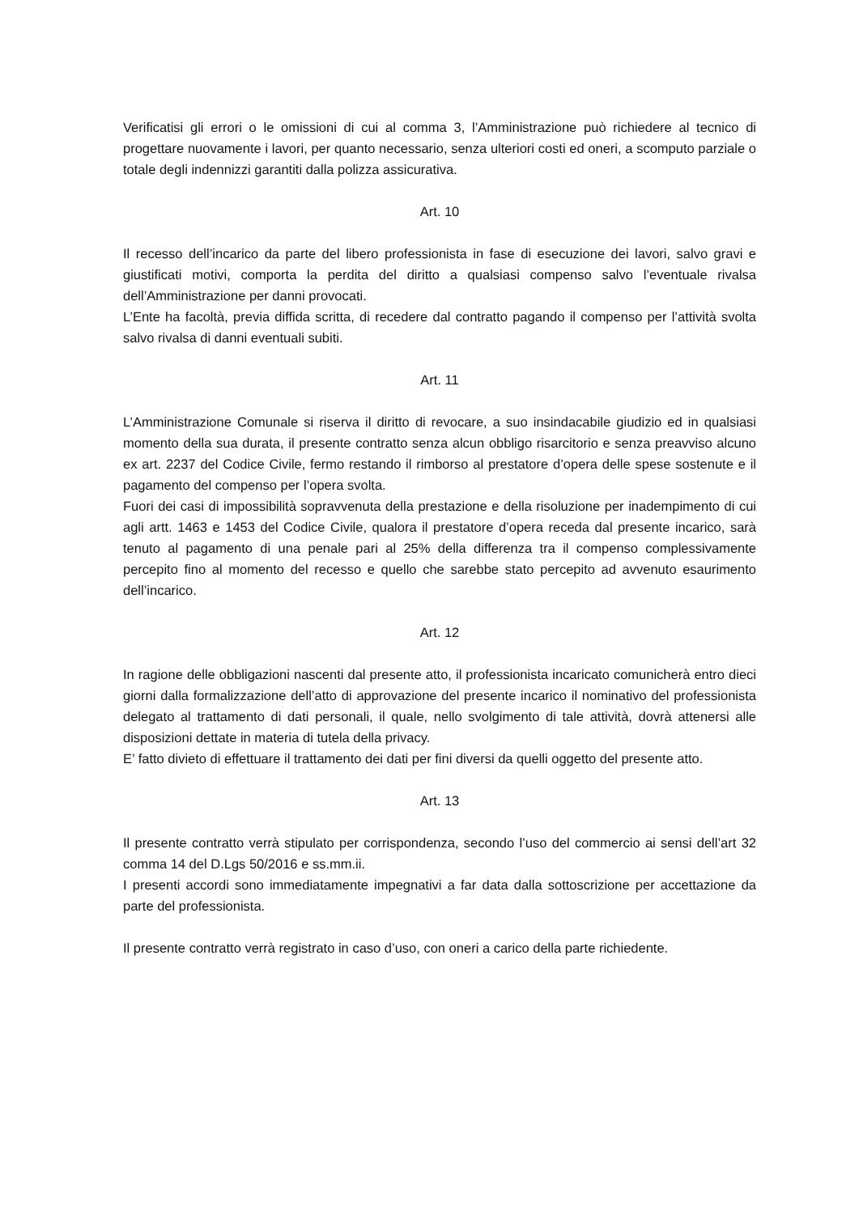Verificatisi gli errori o le omissioni di cui al comma 3, l’Amministrazione può richiedere al tecnico di progettare nuovamente i lavori, per quanto necessario, senza ulteriori costi ed oneri, a scomputo parziale o totale degli indennizzi garantiti dalla polizza assicurativa.
Art. 10
Il recesso dell’incarico da parte del libero professionista in fase di esecuzione dei lavori, salvo gravi e giustificati motivi, comporta la perdita del diritto a qualsiasi compenso salvo l’eventuale rivalsa dell’Amministrazione per danni provocati.
L’Ente ha facoltà, previa diffida scritta, di recedere dal contratto pagando il compenso per l’attività svolta salvo rivalsa di danni eventuali subiti.
Art. 11
L’Amministrazione Comunale si riserva il diritto di revocare, a suo insindacabile giudizio ed in qualsiasi momento della sua durata, il presente contratto senza alcun obbligo risarcitorio e senza preavviso alcuno ex art. 2237 del Codice Civile, fermo restando il rimborso al prestatore d’opera delle spese sostenute e il pagamento del compenso per l’opera svolta.
Fuori dei casi di impossibilità sopravvenuta della prestazione e della risoluzione per inadempimento di cui agli artt. 1463 e 1453 del Codice Civile, qualora il prestatore d’opera receda dal presente incarico, sarà tenuto al pagamento di una penale pari al 25% della differenza tra il compenso complessivamente percepito fino al momento del recesso e quello che sarebbe stato percepito ad avvenuto esaurimento dell’incarico.
Art. 12
In ragione delle obbligazioni nascenti dal presente atto, il professionista incaricato comunicherà entro dieci giorni dalla formalizzazione dell’atto di approvazione del presente incarico il nominativo del professionista delegato al trattamento di dati personali, il quale, nello svolgimento di tale attività, dovrà attenersi alle disposizioni dettate in materia di tutela della privacy.
E’ fatto divieto di effettuare il trattamento dei dati per fini diversi da quelli oggetto del presente atto.
Art. 13
Il presente contratto verrà stipulato per corrispondenza, secondo l’uso del commercio ai sensi dell’art 32 comma 14 del D.Lgs 50/2016 e ss.mm.ii.
I presenti accordi sono immediatamente impegnativi a far data dalla sottoscrizione per accettazione da parte del professionista.
Il presente contratto verrà registrato in caso d’uso, con oneri a carico della parte richiedente.